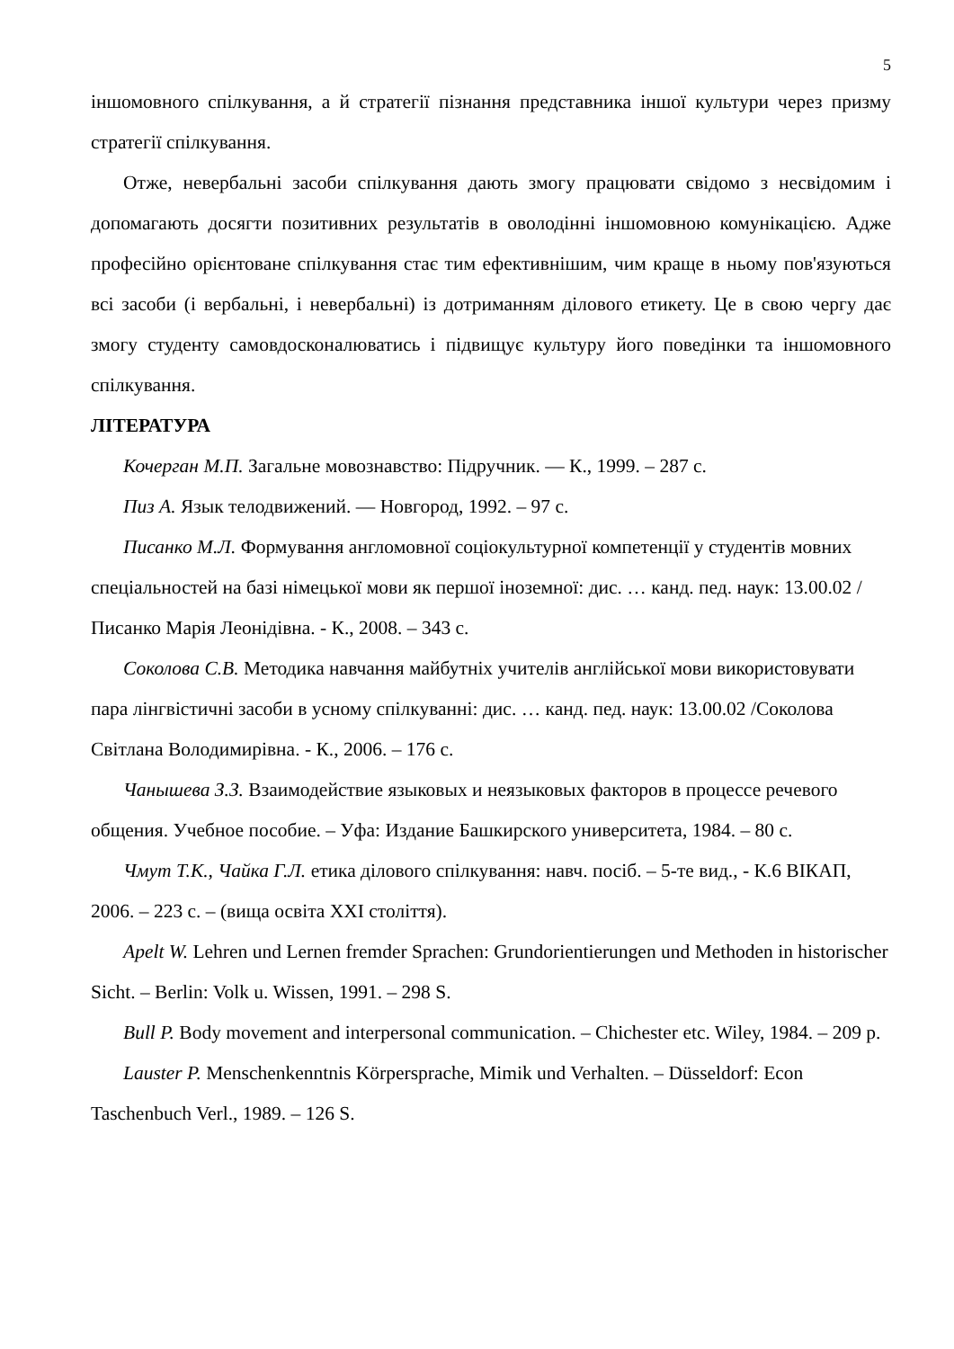5
іншомовного спілкування, а й стратегії пізнання представника іншої культури через призму стратегії спілкування.
Отже, невербальні засоби спілкування дають змогу працювати свідомо з несвідомим і допомагають досягти позитивних результатів в оволодінні іншомовною комунікацією. Адже професійно орієнтоване спілкування стає тим ефективнішим, чим краще в ньому пов'язуються всі засоби (і вербальні, і невербальні) із дотриманням ділового етикету. Це в свою чергу дає змогу студенту самовдосконалюватись і підвищує культуру його поведінки та іншомовного спілкування.
ЛІТЕРАТУРА
Кочерган М.П. Загальне мовознавство: Підручник. — К., 1999. – 287 с.
Пиз А. Язык телодвижений. — Новгород, 1992. – 97 с.
Писанко М.Л. Формування англомовної соціокультурної компетенції у студентів мовних спеціальностей на базі німецької мови як першої іноземної: дис. … канд. пед. наук: 13.00.02 /Писанко Марія Леонідівна. - К., 2008. – 343 с.
Соколова С.В. Методика навчання майбутніх учителів англійської мови використовувати пара лінгвістичні засоби в усному спілкуванні: дис. … канд. пед. наук: 13.00.02 /Соколова Світлана Володимирівна. - К., 2006. – 176 с.
Чанышева З.З. Взаимодействие языковых и неязыковых факторов в процессе речевого общения. Учебное пособие. – Уфа: Издание Башкирского университета, 1984. – 80 с.
Чмут Т.К., Чайка Г.Л. етика ділового спілкування: навч. посіб. – 5-те вид., - К.6 ВІКАП, 2006. – 223 с. – (вища освіта ХХІ століття).
Apelt W. Lehren und Lernen fremder Sprachen: Grundorientierungen und Methoden in historischer Sicht. – Berlin: Volk u. Wissen, 1991. – 298 S.
Bull P. Body movement and interpersonal communication. – Chichester etc. Wiley, 1984. – 209 p.
Lauster P. Menschenkenntnis Körpersprache, Mimik und Verhalten. – Düsseldorf: Econ Taschenbuch Verl., 1989. – 126 S.